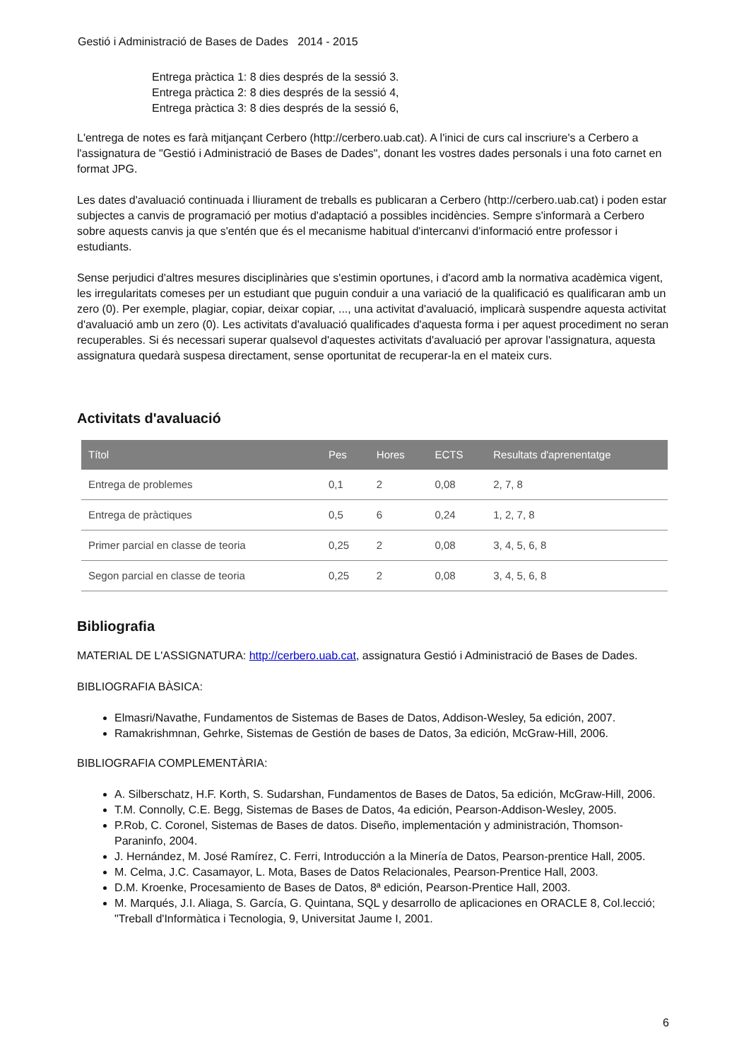Gestió i Administració de Bases de Dades 2014 - 2015
Entrega pràctica 1: 8 dies després de la sessió 3.
Entrega pràctica 2: 8 dies després de la sessió 4,
Entrega pràctica 3: 8 dies després de la sessió 6,
L'entrega de notes es farà mitjançant Cerbero (http://cerbero.uab.cat). A l'inici de curs cal inscriure's a Cerbero a l'assignatura de "Gestió i Administració de Bases de Dades", donant les vostres dades personals i una foto carnet en format JPG.
Les dates d'avaluació continuada i lliurament de treballs es publicaran a Cerbero (http://cerbero.uab.cat) i poden estar subjectes a canvis de programació per motius d'adaptació a possibles incidències. Sempre s'informarà a Cerbero sobre aquests canvis ja que s'entén que és el mecanisme habitual d'intercanvi d'informació entre professor i estudiants.
Sense perjudici d'altres mesures disciplinàries que s'estimin oportunes, i d'acord amb la normativa acadèmica vigent, les irregularitats comeses per un estudiant que puguin conduir a una variació de la qualificació es qualificaran amb un zero (0). Per exemple, plagiar, copiar, deixar copiar, ..., una activitat d'avaluació, implicarà suspendre aquesta activitat d'avaluació amb un zero (0). Les activitats d'avaluació qualificades d'aquesta forma i per aquest procediment no seran recuperables. Si és necessari superar qualsevol d'aquestes activitats d'avaluació per aprovar l'assignatura, aquesta assignatura quedarà suspesa directament, sense oportunitat de recuperar-la en el mateix curs.
Activitats d'avaluació
| Títol | Pes | Hores | ECTS | Resultats d'aprenentatge |
| --- | --- | --- | --- | --- |
| Entrega de problemes | 0,1 | 2 | 0,08 | 2, 7, 8 |
| Entrega de pràctiques | 0,5 | 6 | 0,24 | 1, 2, 7, 8 |
| Primer parcial en classe de teoria | 0,25 | 2 | 0,08 | 3, 4, 5, 6, 8 |
| Segon parcial en classe de teoria | 0,25 | 2 | 0,08 | 3, 4, 5, 6, 8 |
Bibliografia
MATERIAL DE L'ASSIGNATURA: http://cerbero.uab.cat, assignatura Gestió i Administració de Bases de Dades.
BIBLIOGRAFIA BÀSICA:
Elmasri/Navathe, Fundamentos de Sistemas de Bases de Datos, Addison-Wesley, 5a edición, 2007.
Ramakrishmnan, Gehrke, Sistemas de Gestión de bases de Datos, 3a edición, McGraw-Hill, 2006.
BIBLIOGRAFIA COMPLEMENTÀRIA:
A. Silberschatz, H.F. Korth, S. Sudarshan, Fundamentos de Bases de Datos, 5a edición, McGraw-Hill, 2006.
T.M. Connolly, C.E. Begg, Sistemas de Bases de Datos, 4a edición, Pearson-Addison-Wesley, 2005.
P.Rob, C. Coronel, Sistemas de Bases de datos. Diseño, implementación y administración, Thomson-Paraninfo, 2004.
J. Hernández, M. José Ramírez, C. Ferri, Introducción a la Minería de Datos, Pearson-prentice Hall, 2005.
M. Celma, J.C. Casamayor, L. Mota, Bases de Datos Relacionales, Pearson-Prentice Hall, 2003.
D.M. Kroenke, Procesamiento de Bases de Datos, 8ª edición, Pearson-Prentice Hall, 2003.
M. Marqués, J.I. Aliaga, S. García, G. Quintana, SQL y desarrollo de aplicaciones en ORACLE 8, Col.lecció; "Treball d'Informàtica i Tecnologia, 9, Universitat Jaume I, 2001.
6